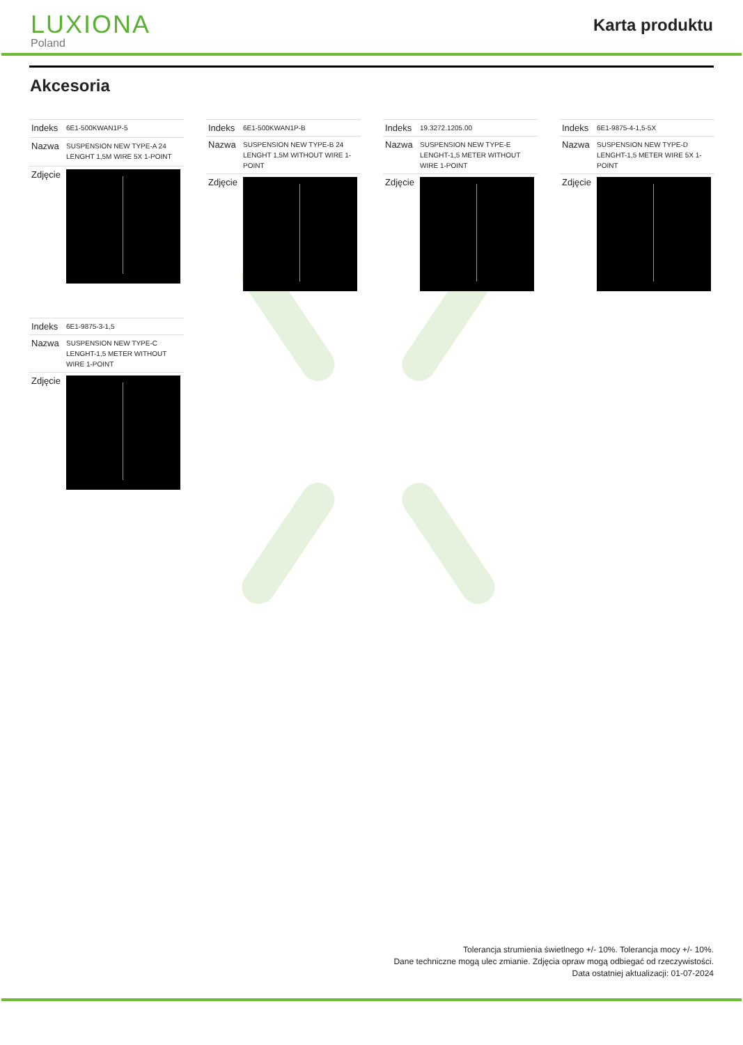LUXIONA
Poland
Karta produktu
Akcesoria
| Indeks | 6E1-500KWAN1P-5 |
| Nazwa | SUSPENSION NEW TYPE-A 24 LENGHT 1,5M WIRE 5X 1-POINT |
| Zdjęcie | |
| Indeks | 6E1-500KWAN1P-B |
| Nazwa | SUSPENSION NEW TYPE-B 24 LENGHT 1,5M WITHOUT WIRE 1-POINT |
| Zdjęcie | |
| Indeks | 19.3272.1205.00 |
| Nazwa | SUSPENSION NEW TYPE-E LENGHT-1,5 METER WITHOUT WIRE 1-POINT |
| Zdjęcie | |
| Indeks | 6E1-9875-4-1,5-5X |
| Nazwa | SUSPENSION NEW TYPE-D LENGHT-1,5 METER WIRE 5X 1-POINT |
| Zdjęcie | |
| Indeks | 6E1-9875-3-1,5 |
| Nazwa | SUSPENSION NEW TYPE-C LENGHT-1,5 METER WITHOUT WIRE 1-POINT |
| Zdjęcie | |
Tolerancja strumienia świetlnego +/- 10%. Tolerancja mocy +/- 10%.
Dane techniczne mogą ulec zmianie. Zdjęcia opraw mogą odbiegać od rzeczywistości.
Data ostatniej aktualizacji: 01-07-2024